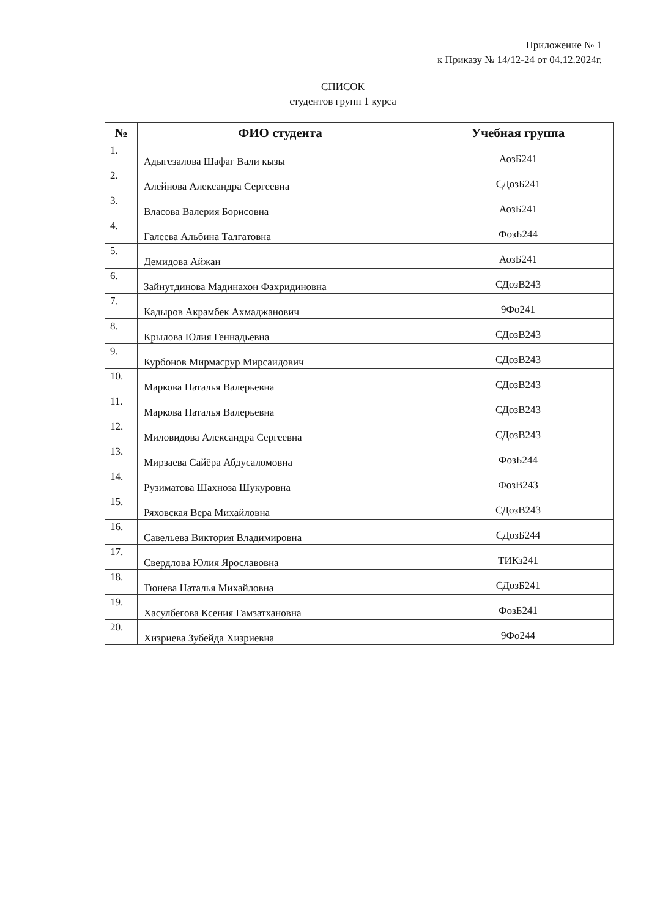Приложение № 1
к Приказу № 14/12-24 от 04.12.2024г.
СПИСОК
студентов групп 1 курса
| № | ФИО студента | Учебная группа |
| --- | --- | --- |
| 1. | Адыгезалова Шафаг Вали кызы | АозБ241 |
| 2. | Алейнова Александра Сергеевна | СДозБ241 |
| 3. | Власова Валерия Борисовна | АозБ241 |
| 4. | Галеева Альбина Талгатовна | ФозБ244 |
| 5. | Демидова Айжан | АозБ241 |
| 6. | Зайнутдинова Мадинахон Фахридиновна | СДозВ243 |
| 7. | Кадыров Акрамбек Ахмаджанович | 9Фо241 |
| 8. | Крылова Юлия Геннадьевна | СДозВ243 |
| 9. | Курбонов Мирмасрур Мирсаидович | СДозВ243 |
| 10. | Маркова Наталья Валерьевна | СДозВ243 |
| 11. | Маркова Наталья Валерьевна | СДозВ243 |
| 12. | Миловидова Александра Сергеевна | СДозВ243 |
| 13. | Мирзаева Сайёра Абдусаломовна | ФозБ244 |
| 14. | Рузиматова Шахноза Шукуровна | ФозВ243 |
| 15. | Ряховская Вера Михайловна | СДозВ243 |
| 16. | Савельева Виктория Владимировна | СДозБ244 |
| 17. | Свердлова Юлия Ярославовна | ТИКз241 |
| 18. | Тюнева Наталья Михайловна | СДозБ241 |
| 19. | Хасулбегова Ксения Гамзатхановна | ФозБ241 |
| 20. | Хизриева Зубейда Хизриевна | 9Фо244 |